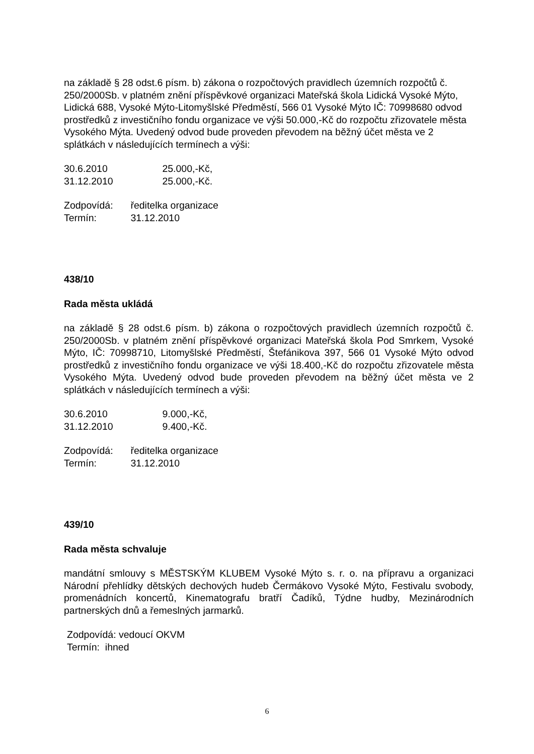na základě § 28 odst.6 písm. b) zákona o rozpočtových pravidlech územních rozpočtů č. 250/2000Sb. v platném znění příspěvkové organizaci Mateřská škola Lidická Vysoké Mýto, Lidická 688, Vysoké Mýto-Litomyšlské Předměstí, 566 01 Vysoké Mýto IČ: 70998680 odvod prostředků z investičního fondu organizace ve výši 50.000,-Kč do rozpočtu zřizovatele města Vysokého Mýta. Uvedený odvod bude proveden převodem na běžný účet města ve 2 splátkách v následujících termínech a výši:
30.6.2010 25.000,-Kč,
31.12.2010 25.000,-Kč.
Zodpovídá: ředitelka organizace
Termín: 31.12.2010
438/10
Rada města ukládá
na základě § 28 odst.6 písm. b) zákona o rozpočtových pravidlech územních rozpočtů č. 250/2000Sb. v platném znění příspěvkové organizaci Mateřská škola Pod Smrkem, Vysoké Mýto, IČ: 70998710, Litomyšlské Předměstí, Štefánikova 397, 566 01 Vysoké Mýto odvod prostředků z investičního fondu organizace ve výši 18.400,-Kč do rozpočtu zřizovatele města Vysokého Mýta. Uvedený odvod bude proveden převodem na běžný účet města ve 2 splátkách v následujících termínech a výši:
30.6.2010 9.000,-Kč,
31.12.2010 9.400,-Kč.
Zodpovídá: ředitelka organizace
Termín: 31.12.2010
439/10
Rada města schvaluje
mandátní smlouvy s MĚSTSKÝM KLUBEM Vysoké Mýto s. r. o. na přípravu a organizaci Národní přehlídky dětských dechových hudeb Čermákovo Vysoké Mýto, Festivalu svobody, promenádních koncertů, Kinematografu bratří Čadíků, Týdne hudby, Mezinárodních partnerských dnů a řemeslných jarmarků.
Zodpovídá: vedoucí OKVM
Termín: ihned
6